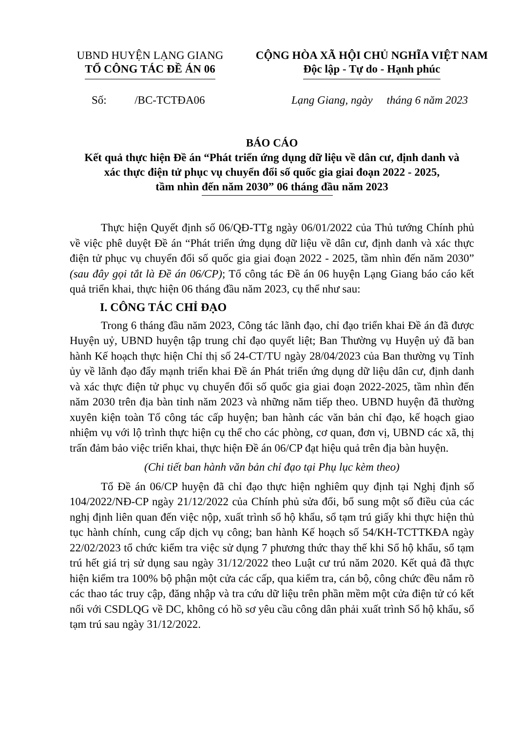UBND HUYỆN LẠNG GIANG
TỔ CÔNG TÁC ĐỀ ÁN 06
CỘNG HÒA XÃ HỘI CHỦ NGHĨA VIỆT NAM
Độc lập - Tự do - Hạnh phúc
Số: /BC-TCTĐA06 Lạng Giang, ngày tháng 6 năm 2023
BÁO CÁO
Kết quả thực hiện Đề án “Phát triển ứng dụng dữ liệu về dân cư, định danh và
xác thực điện tử phục vụ chuyển đổi số quốc gia giai đoạn 2022 - 2025,
tầm nhìn đến năm 2030” 06 tháng đầu năm 2023
Thực hiện Quyết định số 06/QĐ-TTg ngày 06/01/2022 của Thủ tướng Chính phủ về việc phê duyệt Đề án “Phát triển ứng dụng dữ liệu về dân cư, định danh và xác thực điện tử phục vụ chuyển đổi số quốc gia giai đoạn 2022 - 2025, tầm nhìn đến năm 2030” (sau đây gọi tắt là Đề án 06/CP); Tổ công tác Đề án 06 huyện Lạng Giang báo cáo kết quả triển khai, thực hiện 06 tháng đầu năm 2023, cụ thể như sau:
I. CÔNG TÁC CHỈ ĐẠO
Trong 6 tháng đầu năm 2023, Công tác lãnh đạo, chỉ đạo triển khai Đề án đã được Huyện uỷ, UBND huyện tập trung chỉ đạo quyết liệt; Ban Thường vụ Huyện uỷ đã ban hành Kế hoạch thực hiện Chỉ thị số 24-CT/TU ngày 28/04/2023 của Ban thường vụ Tỉnh ủy về lãnh đạo đẩy mạnh triển khai Đề án Phát triển ứng dụng dữ liệu dân cư, định danh và xác thực điện tử phục vụ chuyển đổi số quốc gia giai đoạn 2022-2025, tầm nhìn đến năm 2030 trên địa bàn tỉnh năm 2023 và những năm tiếp theo. UBND huyện đã thường xuyên kiện toàn Tổ công tác cấp huyện; ban hành các văn bản chỉ đạo, kế hoạch giao nhiệm vụ với lộ trình thực hiện cụ thể cho các phòng, cơ quan, đơn vị, UBND các xã, thị trấn đảm bảo việc triển khai, thực hiện Đề án 06/CP đạt hiệu quả trên địa bàn huyện.
(Chi tiết ban hành văn bản chỉ đạo tại Phụ lục kèm theo)
Tổ Đề án 06/CP huyện đã chỉ đạo thực hiện nghiêm quy định tại Nghị định số 104/2022/NĐ-CP ngày 21/12/2022 của Chính phủ sửa đổi, bổ sung một số điều của các nghị định liên quan đến việc nộp, xuất trình sổ hộ khẩu, sổ tạm trú giấy khi thực hiện thủ tục hành chính, cung cấp dịch vụ công; ban hành Kế hoạch số 54/KH-TCTTKĐA ngày 22/02/2023 tổ chức kiểm tra việc sử dụng 7 phương thức thay thế khi Sổ hộ khẩu, sổ tạm trú hết giá trị sử dụng sau ngày 31/12/2022 theo Luật cư trú năm 2020. Kết quả đã thực hiện kiểm tra 100% bộ phận một cửa các cấp, qua kiểm tra, cán bộ, công chức đều nắm rõ các thao tác truy cập, đăng nhập và tra cứu dữ liệu trên phần mềm một cửa điện tử có kết nối với CSDLQG về DC, không có hồ sơ yêu cầu công dân phải xuất trình Sổ hộ khẩu, sổ tạm trú sau ngày 31/12/2022.